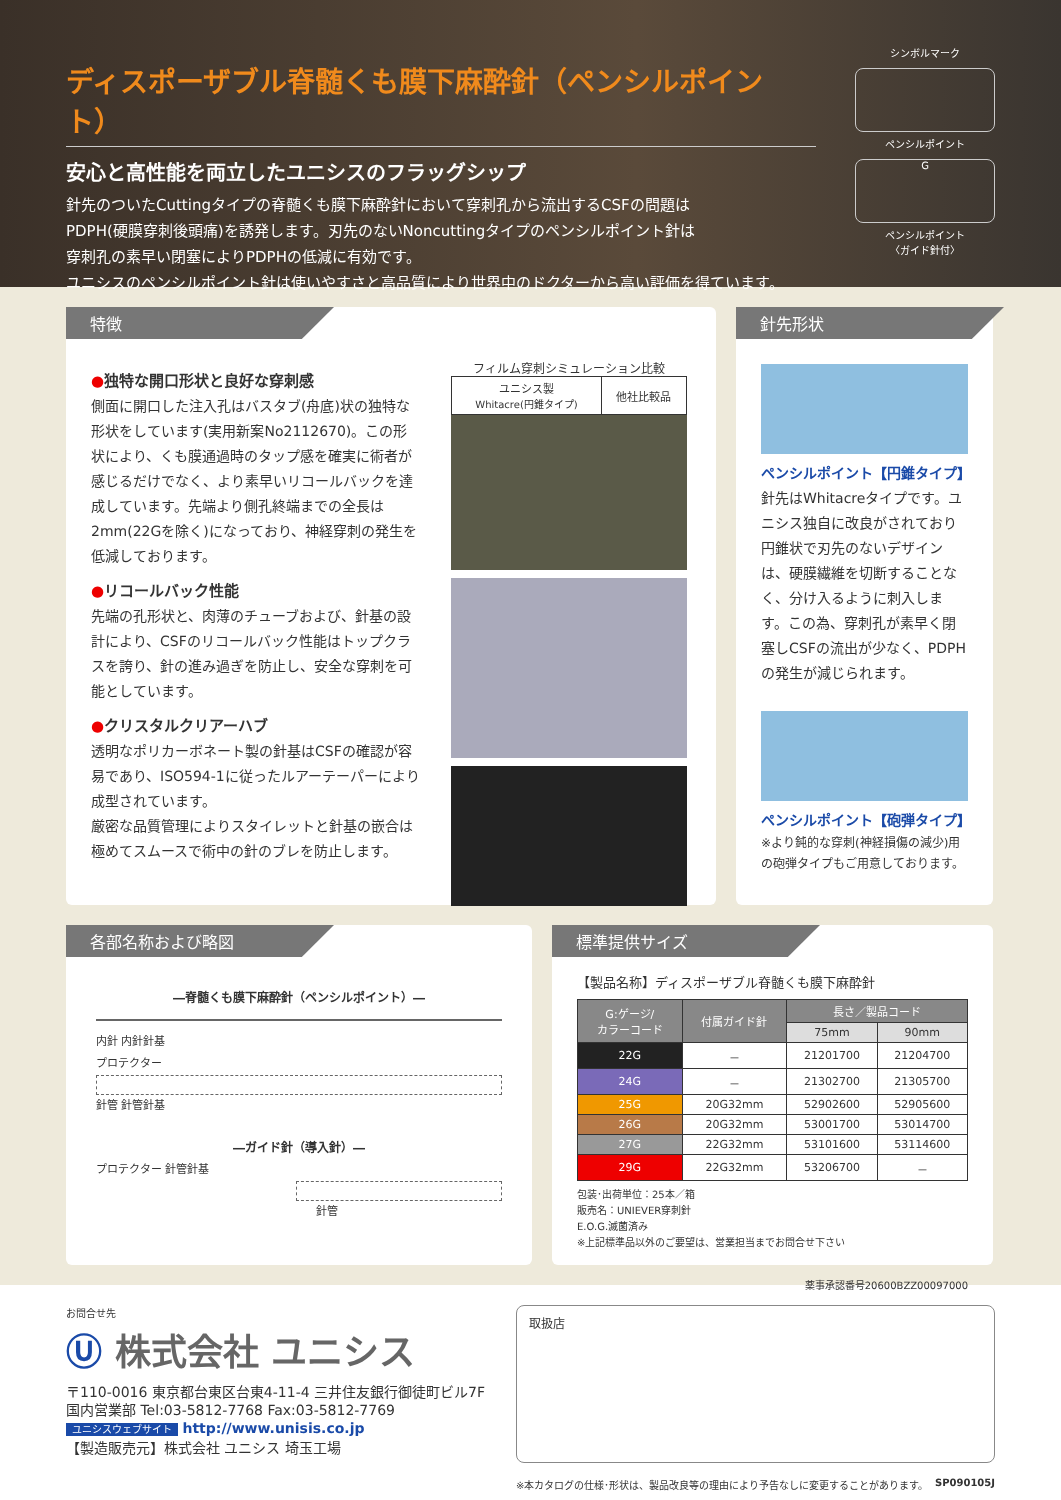ディスポーザブル脊髄くも膜下麻酔針（ペンシルポイント）
安心と高性能を両立したユニシスのフラッグシップ
針先のついたCuttingタイプの脊髄くも膜下麻酔針において穿刺孔から流出するCSFの問題は
PDPH(硬膜穿刺後頭痛)を誘発します。刃先のないNoncuttingタイプのペンシルポイント針は
穿刺孔の素早い閉塞によりPDPHの低減に有効です。
ユニシスのペンシルポイント針は使いやすさと高品質により世界中のドクターから高い評価を得ています。
シンボルマーク
ペンシルポイント
G
ペンシルポイント
〈ガイド針付〉
特徴
●独特な開口形状と良好な穿刺感
側面に開口した注入孔はバスタブ(舟底)状の独特な形状をしています(実用新案No2112670)。この形状により、くも膜通過時のタップ感を確実に術者が感じるだけでなく、より素早いリコールバックを達成しています。先端より側孔終端までの全長は2mm(22Gを除く)になっており、神経穿刺の発生を低減しております。
●リコールバック性能
先端の孔形状と、肉薄のチューブおよび、針基の設計により、CSFのリコールバック性能はトップクラスを誇り、針の進み過ぎを防止し、安全な穿刺を可能としています。
●クリスタルクリアーハブ
透明なポリカーボネート製の針基はCSFの確認が容易であり、ISO594-1に従ったルアーテーパーにより成型されています。
厳密な品質管理によりスタイレットと針基の嵌合は極めてスムースで術中の針のブレを防止します。
フィルム穿刺シミュレーション比較
| ユニシス製 Whitacre(円錐タイプ) | 他社比較品 |
針先形状
ペンシルポイント【円錐タイプ】
針先はWhitacreタイプです。ユニシス独自に改良がされており円錐状で刃先のないデザインは、硬膜繊維を切断することなく、分け入るように刺入します。この為、穿刺孔が素早く閉塞しCSFの流出が少なく、PDPHの発生が減じられます。
ペンシルポイント【砲弾タイプ】
※より鈍的な穿刺(神経損傷の減少)用の砲弾タイプもご用意しております。
各部名称および略図
―脊髄くも膜下麻酔針（ペンシルポイント）―
内針 内針針基
プロテクター
針管 針管針基
―ガイド針（導入針）―
プロテクター 針管針基
針管
標準提供サイズ
【製品名称】ディスポーザブル脊髄くも膜下麻酔針
| G:ゲージ/ カラーコード | 付属ガイド針 | 長さ／製品コード | |
| --- | --- | --- | --- |
| | | 75mm | 90mm |
| 22G | － | 21201700 | 21204700 |
| 24G | － | 21302700 | 21305700 |
| 25G | 20G32mm | 52902600 | 52905600 |
| 26G | 20G32mm | 53001700 | 53014700 |
| 27G | 22G32mm | 53101600 | 53114600 |
| 29G | 22G32mm | 53206700 | － |
包装･出荷単位：25本／箱
販売名：UNIEVER穿刺針
E.O.G.滅菌済み
※上記標準品以外のご要望は、営業担当までお問合せ下さい
薬事承認番号20600BZZ00097000
お問合せ先
Ⓤ 株式会社 ユニシス
〒110-0016 東京都台東区台東4-11-4 三井住友銀行御徒町ビル7F
国内営業部 Tel:03-5812-7768 Fax:03-5812-7769
ユニシスウェブサイト http://www.unisis.co.jp
【製造販売元】株式会社 ユニシス 埼玉工場
取扱店
※本カタログの仕様･形状は、製品改良等の理由により予告なしに変更することがあります。 SP090105J